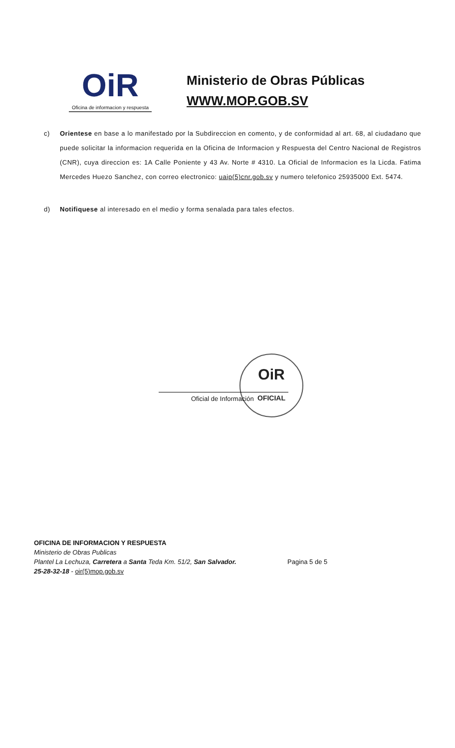OiR
Oficina de informacion y respuesta
Ministerio de Obras Públicas
WWW.MOP.GOB.SV
c) Orientese en base a lo manifestado por la Subdireccion en comento, y de conformidad al art. 68, al ciudadano que puede solicitar la informacion requerida en la Oficina de Informacion y Respuesta del Centro Nacional de Registros (CNR), cuya direccion es: 1A Calle Poniente y 43 Av. Norte # 4310. La Oficial de Informacion es la Licda. Fatima Mercedes Huezo Sanchez, con correo electronico: uaip(5)cnr.gob.sv y numero telefonico 25935000 Ext. 5474.
d) Notifiquese al interesado en el medio y forma senalada para tales efectos.
OiR
OFICIAL
Oficial de Información
OFICINA DE INFORMACION Y RESPUESTA
Ministerio de Obras Publicas
Plantel La Lechuza, Carretera a Santa Teda Km. 51/2, San Salvador.
Pagina 5 de 5
25-28-32-18 - oir(5)mop.gob.sv